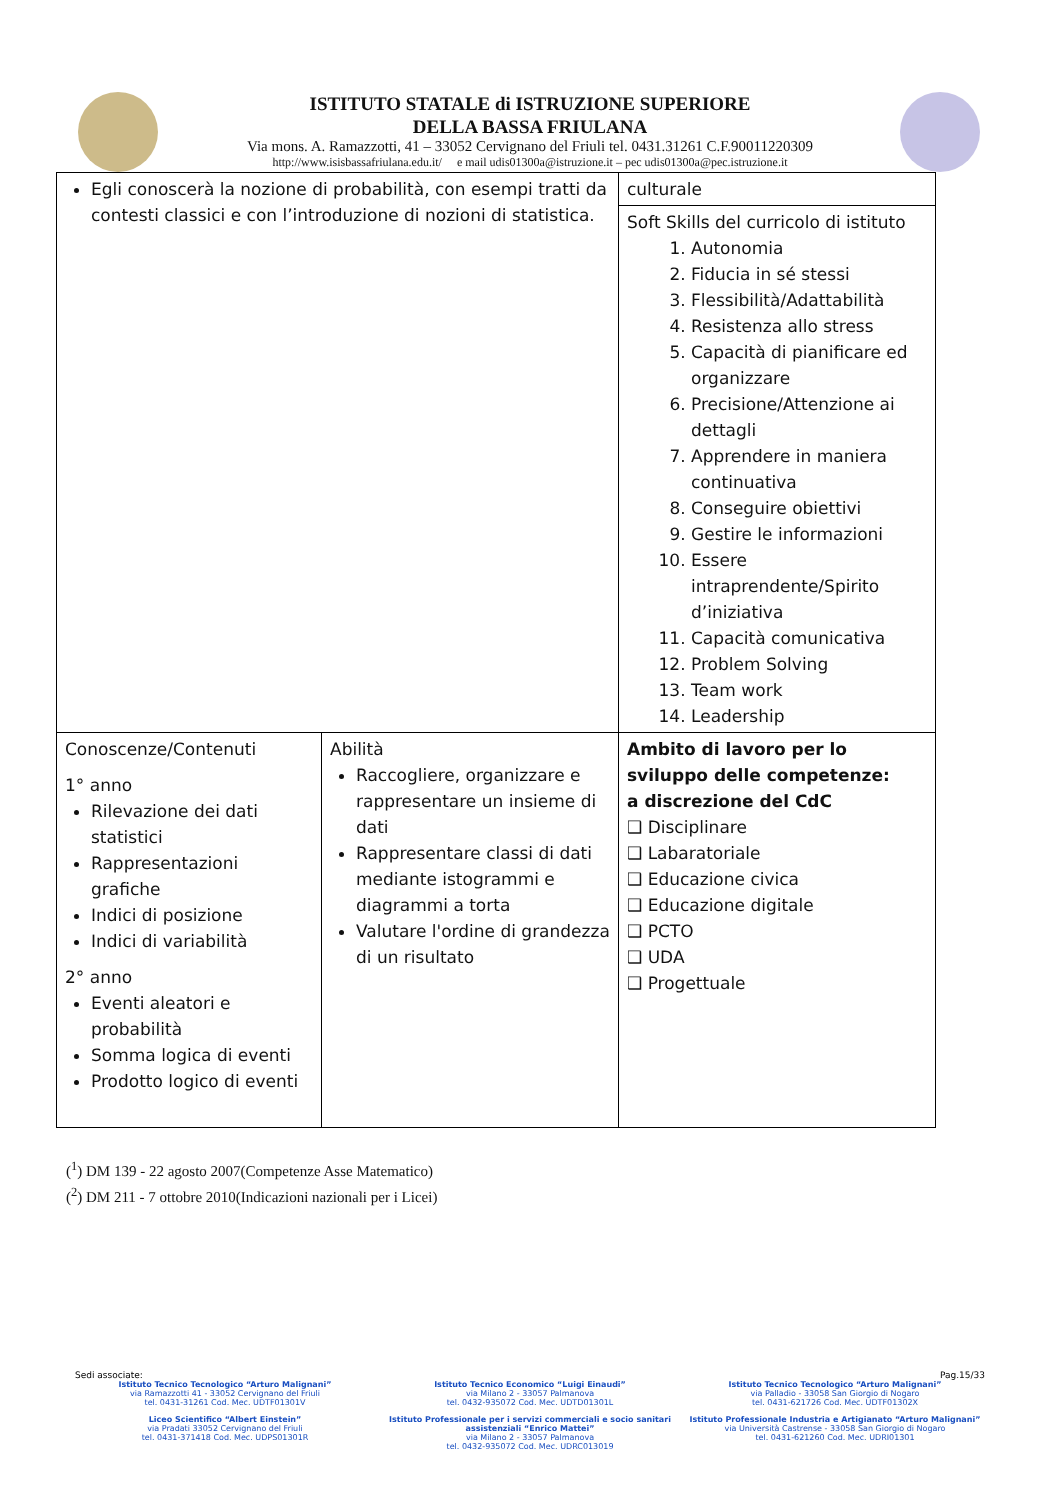ISTITUTO STATALE di ISTRUZIONE SUPERIORE
DELLA BASSA FRIULANA
Via mons. A. Ramazzotti, 41 – 33052 Cervignano del Friuli tel. 0431.31261 C.F.90011220309
http://www.isisbassafriulana.edu.it/ e mail udis01300a@istruzione.it – pec udis01300a@pec.istruzione.it
| Egli conoscerà la nozione di probabilità, con esempi tratti da contesti classici e con l’introduzione di nozioni di statistica. | | culturale |
| | | Soft Skills del curricolo di istituto 1. Autonomia 2. Fiducia in sé stessi 3. Flessibilità/Adattabilità 4. Resistenza allo stress 5. Capacità di pianificare ed organizzare 6. Precisione/Attenzione ai dettagli 7. Apprendere in maniera continuativa 8. Conseguire obiettivi 9. Gestire le informazioni 10. Essere intraprendente/Spirito d’iniziativa 11. Capacità comunicativa 12. Problem Solving 13. Team work 14. Leadership |
| Conoscenze/Contenuti 1° anno Rilevazione dei dati statistici Rappresentazioni grafiche Indici di posizione Indici di variabilità 2° anno Eventi aleatori e probabilità Somma logica di eventi Prodotto logico di eventi | Abilità Raccogliere, organizzare e rappresentare un insieme di dati Rappresentare classi di dati mediante istogrammi e diagrammi a torta Valutare l'ordine di grandezza di un risultato | Ambito di lavoro per lo sviluppo delle competenze: a discrezione del CdC ❑ Disciplinare ❑ Labaratoriale ❑ Educazione civica ❑ Educazione digitale ❑ PCTO ❑ UDA ❑ Progettuale |
(<sup>1</sup>) DM 139 - 22 agosto 2007(Competenze Asse Matematico)
(<sup>2</sup>) DM 211 - 7 ottobre 2010(Indicazioni nazionali per i Licei)
Sedi associate: Pag.15/33
Istituto Tecnico Tecnologico “Arturo Malignani”
via Ramazzotti 41 - 33052 Cervignano del Friuli
tel. 0431-31261 Cod. Mec. UDTF01301V
Istituto Tecnico Economico “Luigi Einaudi”
via Milano 2 - 33057 Palmanova
tel. 0432-935072 Cod. Mec. UDTD01301L
Istituto Tecnico Tecnologico “Arturo Malignani”
via Palladio - 33058 San Giorgio di Nogaro
tel. 0431-621726 Cod. Mec. UDTF01302X
Liceo Scientifico “Albert Einstein”
via Pradati 33052 Cervignano del Friuli
tel. 0431-371418 Cod. Mec. UDPS01301R
Istituto Professionale per i servizi commerciali e socio sanitari assistenziali “Enrico Mattei”
via Milano 2 - 33057 Palmanova
tel. 0432-935072 Cod. Mec. UDRC013019
Istituto Professionale Industria e Artigianato “Arturo Malignani”
via Università Castrense - 33058 San Giorgio di Nogaro
tel. 0431-621260 Cod. Mec. UDRI01301